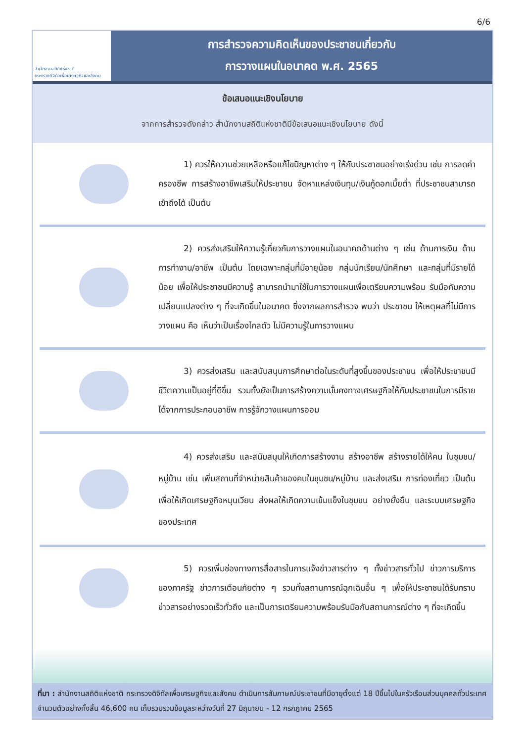6/6
สำนักงานสถิติแห่งชาติ
กระทรวงดิจิทัลเพื่อเศรษฐกิจและสังคม
การสำรวจความคิดเห็นของประชาชนเกี่ยวกับ
การวางแผนในอนาคต พ.ศ. 2565
ข้อเสนอแนะเชิงนโยบาย
จากการสำรวจดังกล่าว สำนักงานสถิติแห่งชาติมีข้อเสนอแนะเชิงนโยบาย ดังนี้
   1) ควรให้ความช่วยเหลือหรือแก้ไขปัญหาต่าง ๆ ให้กับประชาชนอย่างเร่งด่วน เช่น การลดค่าครองชีพ การสร้างอาชีพเสริมให้ประชาชน จัดหาแหล่งเงินทุน/เงินกู้ดอกเบี้ยต่ำ ที่ประชาชนสามารถเข้าถึงได้ เป็นต้น
   2) ควรส่งเสริมให้ความรู้เกี่ยวกับการวางแผนในอนาคตด้านต่าง ๆ เช่น ด้านการเงิน ด้านการทำงาน/อาชีพ เป็นต้น โดยเฉพาะกลุ่มที่มีอายุน้อย กลุ่มนักเรียน/นักศึกษา และกลุ่มที่มีรายได้น้อย เพื่อให้ประชาชนมีความรู้ สามารถนำมาใช้ในการวางแผนเพื่อเตรียมความพร้อม รับมือกับความเปลี่ยนแปลงต่าง ๆ ที่จะเกิดขึ้นในอนาคต ซึ่งจากผลการสำรวจ พบว่า ประชาชน ให้เหตุผลที่ไม่มีการวางแผน คือ เห็นว่าเป็นเรื่องไกลตัว ไม่มีความรู้ในการวางแผน
   3) ควรส่งเสริม และสนับสนุนการศึกษาต่อในระดับที่สูงขึ้นของประชาชน เพื่อให้ประชาชนมีชีวิตความเป็นอยู่ที่ดีขึ้น รวมทั้งยังเป็นการสร้างความมั่นคงทางเศรษฐกิจให้กับประชาชนในการมีรายได้จากการประกอบอาชีพ การรู้จักวางแผนการออม
   4) ควรส่งเสริม และสนับสนุนให้เกิดการสร้างงาน สร้างอาชีพ สร้างรายได้ให้คน ในชุมชน/หมู่บ้าน เช่น เพิ่มสถานที่จำหน่ายสินค้าของคนในชุมชน/หมู่บ้าน และส่งเสริม การท่องเที่ยว เป็นต้น เพื่อให้เกิดเศรษฐกิจหมุนเวียน ส่งผลให้เกิดความเข้มแข็งในชุมชน อย่างยั่งยืน และระบบเศรษฐกิจของประเทศ
   5) ควรเพิ่มช่องทางการสื่อสารในการแจ้งข่าวสารต่าง ๆ ทั้งข่าวสารทั่วไป ข่าวการบริการของภาครัฐ ข่าวการเตือนภัยต่าง ๆ รวมทั้งสถานการณ์ฉุกเฉินอื่น ๆ เพื่อให้ประชาชนได้รับทราบข่าวสารอย่างรวดเร็วทั่วถึง และเป็นการเตรียมความพร้อมรับมือกับสถานการณ์ต่าง ๆ ที่จะเกิดขึ้น
ที่มา : สำนักงานสถิติแห่งชาติ กระทรวงดิจิทัลเพื่อเศรษฐกิจและสังคม ดำเนินการสัมภาษณ์ประชาชนที่มีอายุตั้งแต่ 18 ปีขึ้นไปในครัวเรือนส่วนบุคคลทั่วประเทศ จำนวนตัวอย่างทั้งสิ้น 46,600 คน เก็บรวบรวมข้อมูลระหว่างวันที่ 27 มิถุนายน - 12 กรกฎาคม 2565